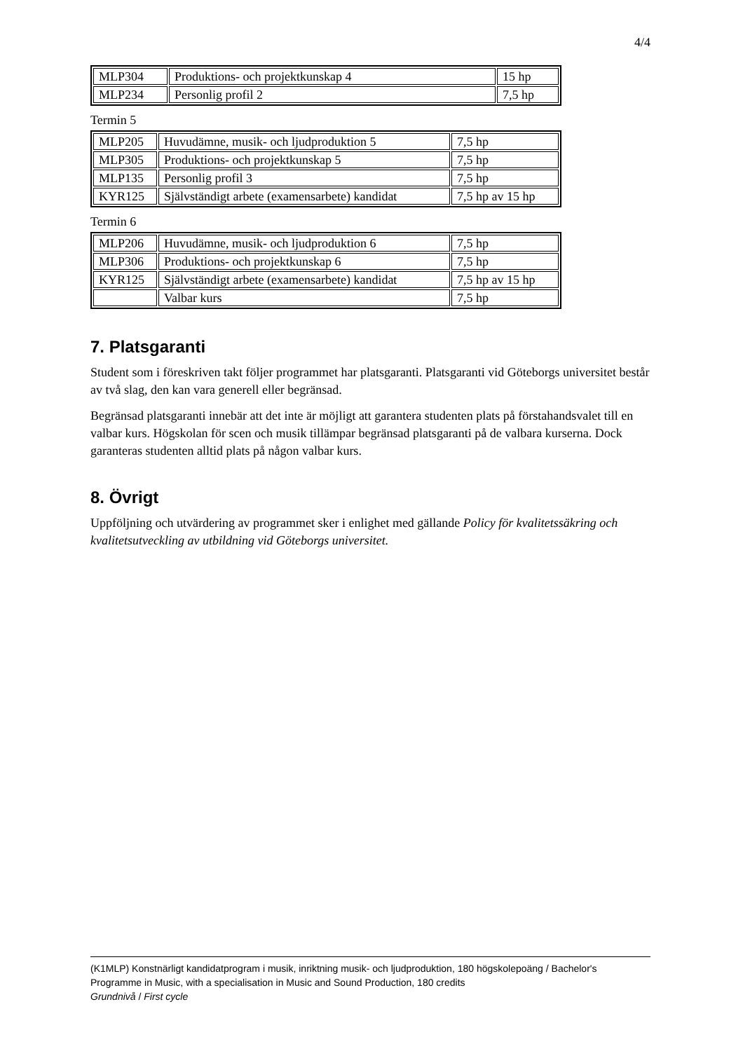4/4
| MLP304 | Produktions- och projektkunskap 4 | 15 hp |
| MLP234 | Personlig profil 2 | 7,5 hp |
Termin 5
| MLP205 | Huvudämne, musik- och ljudproduktion 5 | 7,5 hp |
| MLP305 | Produktions- och projektkunskap 5 | 7,5 hp |
| MLP135 | Personlig profil 3 | 7,5 hp |
| KYR125 | Självständigt arbete (examensarbete) kandidat | 7,5 hp av 15 hp |
Termin 6
| MLP206 | Huvudämne, musik- och ljudproduktion 6 | 7,5 hp |
| MLP306 | Produktions- och projektkunskap 6 | 7,5 hp |
| KYR125 | Självständigt arbete (examensarbete) kandidat | 7,5 hp av 15 hp |
| | Valbar kurs | 7,5 hp |
7. Platsgaranti
Student som i föreskriven takt följer programmet har platsgaranti. Platsgaranti vid Göteborgs universitet består av två slag, den kan vara generell eller begränsad.
Begränsad platsgaranti innebär att det inte är möjligt att garantera studenten plats på förstahandsvalet till en valbar kurs. Högskolan för scen och musik tillämpar begränsad platsgaranti på de valbara kurserna. Dock garanteras studenten alltid plats på någon valbar kurs.
8. Övrigt
Uppföljning och utvärdering av programmet sker i enlighet med gällande Policy för kvalitetssäkring och kvalitetsutveckling av utbildning vid Göteborgs universitet.
(K1MLP) Konstnärligt kandidatprogram i musik, inriktning musik- och ljudproduktion, 180 högskolepoäng / Bachelor's Programme in Music, with a specialisation in Music and Sound Production, 180 credits
Grundnivå / First cycle